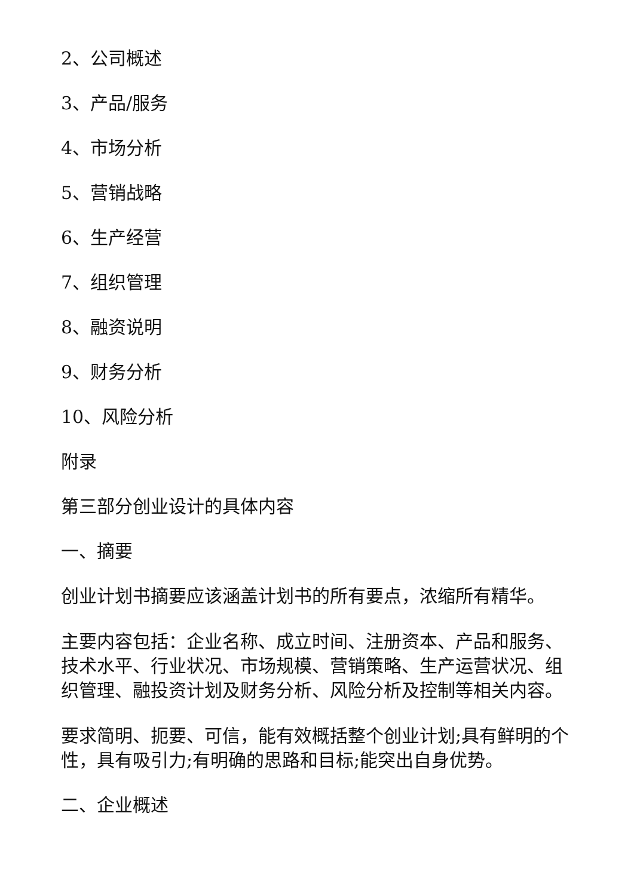2、公司概述
3、产品/服务
4、市场分析
5、营销战略
6、生产经营
7、组织管理
8、融资说明
9、财务分析
10、风险分析
附录
第三部分创业设计的具体内容
一、摘要
创业计划书摘要应该涵盖计划书的所有要点，浓缩所有精华。
主要内容包括：企业名称、成立时间、注册资本、产品和服务、技术水平、行业状况、市场规模、营销策略、生产运营状况、组织管理、融投资计划及财务分析、风险分析及控制等相关内容。
要求简明、扼要、可信，能有效概括整个创业计划;具有鲜明的个性，具有吸引力;有明确的思路和目标;能突出自身优势。
二、企业概述